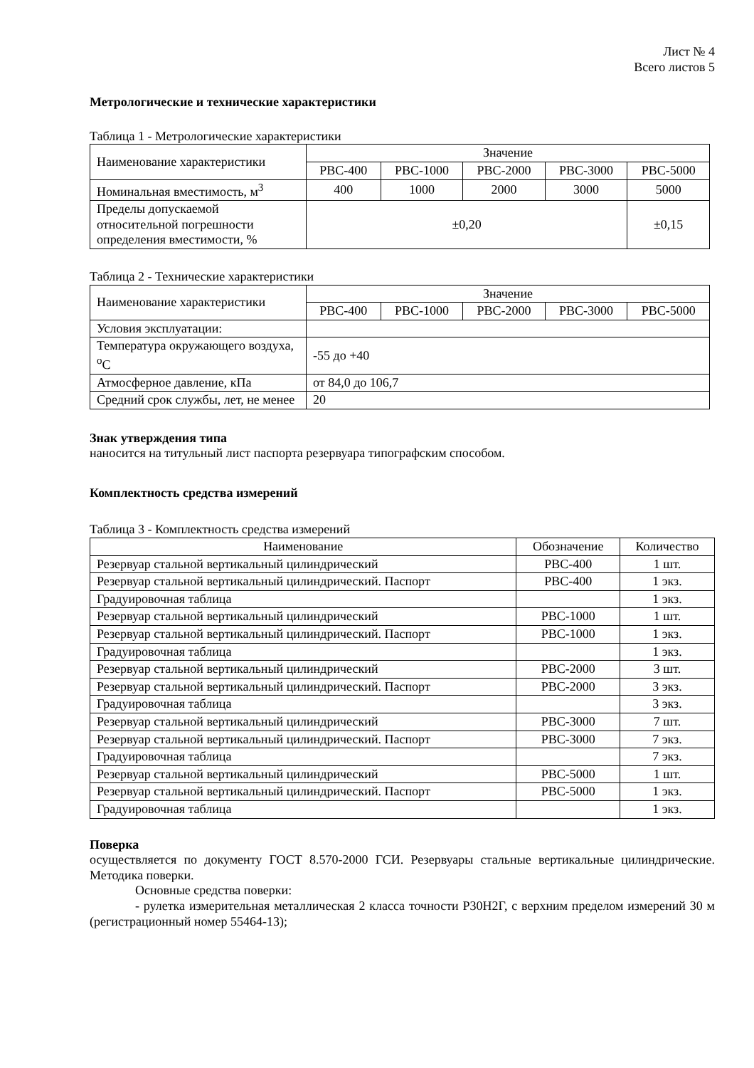Лист № 4
Всего листов 5
Метрологические и технические характеристики
Таблица 1 - Метрологические характеристики
| Наименование характеристики | Значение | | | | |
| --- | --- | --- | --- | --- | --- |
| | РВС-400 | РВС-1000 | РВС-2000 | РВС-3000 | РВС-5000 |
| Номинальная вместимость, м<sup>3</sup> | 400 | 1000 | 2000 | 3000 | 5000 |
| Пределы допускаемой относительной погрешности определения вместимости, % | ±0,20 | | | | ±0,15 |
Таблица 2 - Технические характеристики
| Наименование характеристики | Значение | | | | |
| --- | --- | --- | --- | --- | --- |
| | РВС-400 | РВС-1000 | РВС-2000 | РВС-3000 | РВС-5000 |
| Условия эксплуатации: | | | | | |
| Температура окружающего воздуха, <sup>o</sup>C | -55 до +40 | | | | |
| Атмосферное давление, кПа | от 84,0 до 106,7 | | | | |
| Средний срок службы, лет, не менее | 20 | | | | |
Знак утверждения типа
наносится на титульный лист паспорта резервуара типографским способом.
Комплектность средства измерений
Таблица 3 - Комплектность средства измерений
| Наименование | Обозначение | Количество |
| --- | --- | --- |
| Резервуар стальной вертикальный цилиндрический | РВС-400 | 1 шт. |
| Резервуар стальной вертикальный цилиндрический. Паспорт | РВС-400 | 1 экз. |
| Градуировочная таблица | | 1 экз. |
| Резервуар стальной вертикальный цилиндрический | РВС-1000 | 1 шт. |
| Резервуар стальной вертикальный цилиндрический. Паспорт | РВС-1000 | 1 экз. |
| Градуировочная таблица | | 1 экз. |
| Резервуар стальной вертикальный цилиндрический | РВС-2000 | 3 шт. |
| Резервуар стальной вертикальный цилиндрический. Паспорт | РВС-2000 | 3 экз. |
| Градуировочная таблица | | 3 экз. |
| Резервуар стальной вертикальный цилиндрический | РВС-3000 | 7 шт. |
| Резервуар стальной вертикальный цилиндрический. Паспорт | РВС-3000 | 7 экз. |
| Градуировочная таблица | | 7 экз. |
| Резервуар стальной вертикальный цилиндрический | РВС-5000 | 1 шт. |
| Резервуар стальной вертикальный цилиндрический. Паспорт | РВС-5000 | 1 экз. |
| Градуировочная таблица | | 1 экз. |
Поверка
осуществляется по документу ГОСТ 8.570-2000 ГСИ. Резервуары стальные вертикальные цилиндрические. Методика поверки.
Основные средства поверки:
- рулетка измерительная металлическая 2 класса точности Р30Н2Г, с верхним пределом измерений 30 м (регистрационный номер 55464-13);